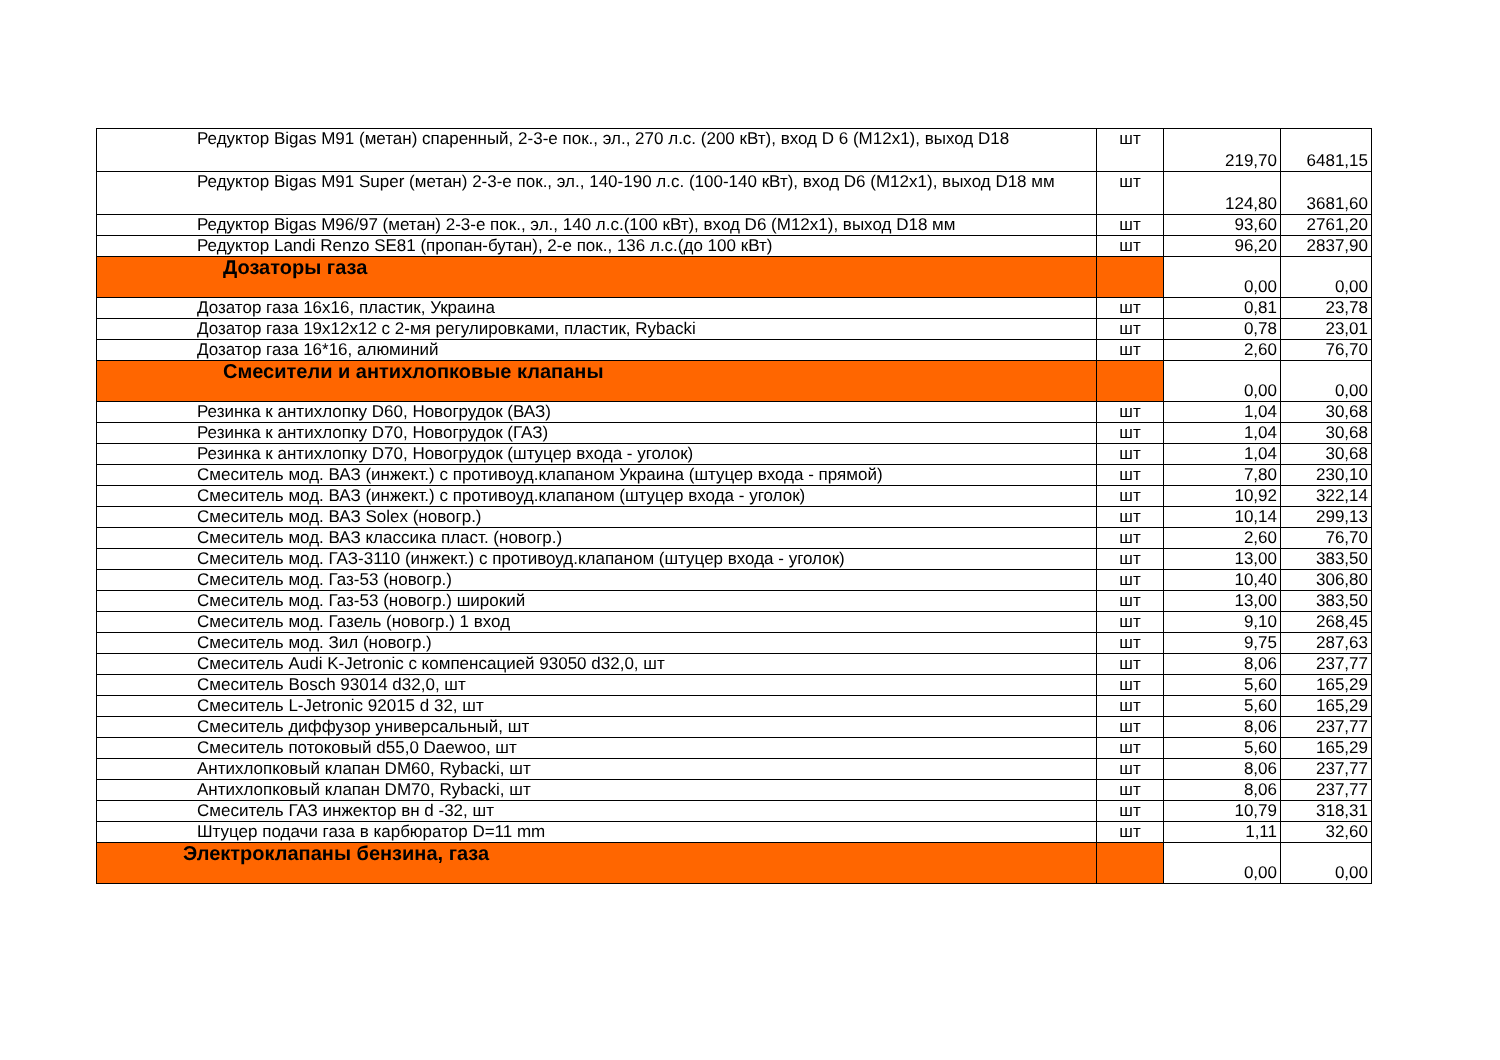| Редуктор Bigas M91 (метан) спаренный, 2-3-е пок., эл., 270 л.с. (200 кВт), вход D 6 (M12x1), выход D18 | шт | 219,70 | 6481,15 |
| Редуктор Bigas M91 Super (метан) 2-3-е пок., эл., 140-190 л.с. (100-140 кВт), вход D6 (M12x1), выход D18 мм | шт | 124,80 | 3681,60 |
| Редуктор Bigas M96/97 (метан) 2-3-е пок., эл., 140 л.с.(100 кВт), вход D6 (M12x1), выход D18 мм | шт | 93,60 | 2761,20 |
| Редуктор Landi Renzo SE81 (пропан-бутан), 2-е пок., 136 л.с.(до 100 кВт) | шт | 96,20 | 2837,90 |
| Дозаторы газа | | 0,00 | 0,00 |
| Дозатор газа 16x16, пластик, Украина | шт | 0,81 | 23,78 |
| Дозатор газа 19x12x12 с 2-мя регулировками, пластик, Rybacki | шт | 0,78 | 23,01 |
| Дозатор газа 16*16, алюминий | шт | 2,60 | 76,70 |
| Смесители и антихлопковые клапаны | | 0,00 | 0,00 |
| Резинка к антихлопку D60, Новогрудок (ВАЗ) | шт | 1,04 | 30,68 |
| Резинка к антихлопку D70, Новогрудок (ГАЗ) | шт | 1,04 | 30,68 |
| Резинка к антихлопку D70, Новогрудок (штуцер входа - уголок) | шт | 1,04 | 30,68 |
| Смеситель мод. ВАЗ (инжект.) с противоуд.клапаном Украина (штуцер входа - прямой) | шт | 7,80 | 230,10 |
| Смеситель мод. ВАЗ (инжект.) с противоуд.клапаном (штуцер входа - уголок) | шт | 10,92 | 322,14 |
| Смеситель мод. ВАЗ Solex (новогр.) | шт | 10,14 | 299,13 |
| Смеситель мод. ВАЗ классика пласт. (новогр.) | шт | 2,60 | 76,70 |
| Смеситель мод. ГАЗ-3110 (инжект.) с противоуд.клапаном (штуцер входа - уголок) | шт | 13,00 | 383,50 |
| Смеситель мод. Газ-53 (новогр.) | шт | 10,40 | 306,80 |
| Смеситель мод. Газ-53 (новогр.) широкий | шт | 13,00 | 383,50 |
| Смеситель мод. Газель (новогр.) 1 вход | шт | 9,10 | 268,45 |
| Смеситель мод. Зил (новогр.) | шт | 9,75 | 287,63 |
| Смеситель Audi K-Jetronic с компенсацией 93050 d32,0, шт | шт | 8,06 | 237,77 |
| Смеситель Bosch 93014 d32,0, шт | шт | 5,60 | 165,29 |
| Смеситель L-Jetronic 92015 d 32, шт | шт | 5,60 | 165,29 |
| Смеситель диффузор универсальный, шт | шт | 8,06 | 237,77 |
| Смеситель потоковый d55,0 Daewoo, шт | шт | 5,60 | 165,29 |
| Антихлопковый клапан DM60, Rybacki, шт | шт | 8,06 | 237,77 |
| Антихлопковый клапан DM70, Rybacki, шт | шт | 8,06 | 237,77 |
| Смеситель ГАЗ инжектор вн d -32, шт | шт | 10,79 | 318,31 |
| Штуцер подачи газа в карбюратор D=11 mm | шт | 1,11 | 32,60 |
| Электроклапаны бензина, газа | | 0,00 | 0,00 |